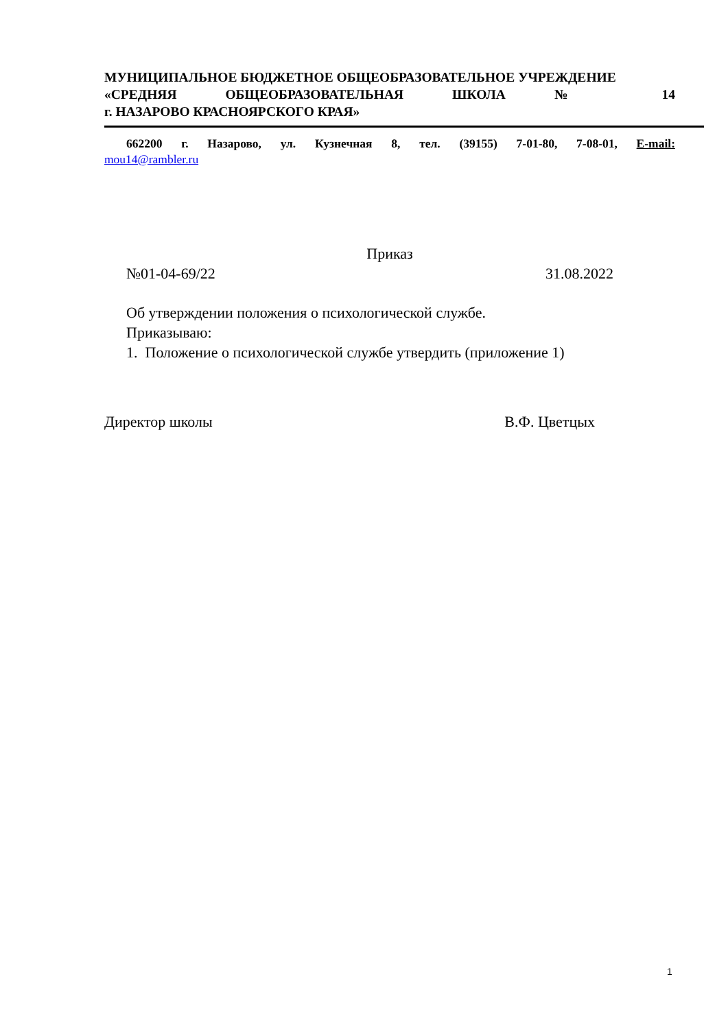МУНИЦИПАЛЬНОЕ БЮДЖЕТНОЕ ОБЩЕОБРАЗОВАТЕЛЬНОЕ УЧРЕЖДЕНИЕ
«СРЕДНЯЯ ОБЩЕОБРАЗОВАТЕЛЬНАЯ ШКОЛА № 14
г. НАЗАРОВО КРАСНОЯРСКОГО КРАЯ»
662200 г. Назарово, ул. Кузнечная 8, тел. (39155) 7-01-80, 7-08-01, E-mail:
mou14@rambler.ru
Приказ
№01-04-69/22 31.08.2022
Об утверждении положения о психологической службе.
Приказываю:
1. Положение о психологической службе утвердить (приложение 1)
Директор школы В.Ф. Цветцых
1